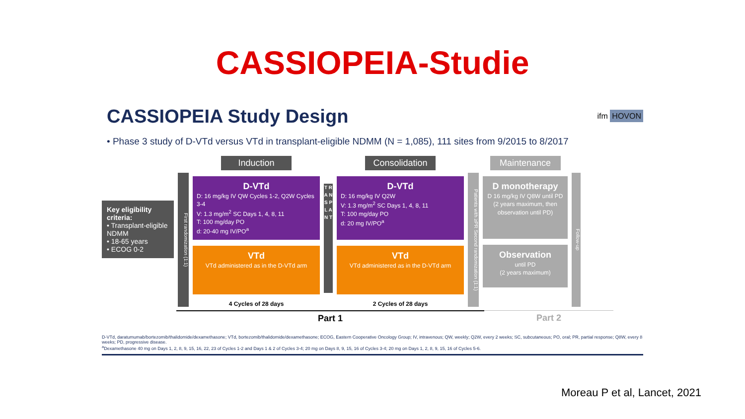CASSIOPEIA-Studie
CASSIOPEIA Study Design
ifm HOVON
• Phase 3 study of D-VTd versus VTd in transplant-eligible NDMM (N = 1,085), 111 sites from 9/2015 to 8/2017
Key eligibility criteria:
• Transplant-eligible NDMM
• 18-65 years
• ECOG 0-2
First randomization (1:1)
Induction
D-VTd
D: 16 mg/kg IV QW Cycles 1-2, Q2W Cycles 3-4
V: 1.3 mg/m<sup>2</sup> SC Days 1, 4, 8, 11
T: 100 mg/day PO
d: 20-40 mg IV/PO<sup>a</sup>
VTd
VTd administered as in the D-VTd arm
4 Cycles of 28 days
T R A N S P L A N T
Consolidation
D-VTd
D: 16 mg/kg IV Q2W
V: 1.3 mg/m<sup>2</sup> SC Days 1, 4, 8, 11
T: 100 mg/day PO
d: 20 mg IV/PO<sup>a</sup>
VTd
VTd administered as in the D-VTd arm
2 Cycles of 28 days
Patients with ≥PR Second randomization (1:1)
Maintenance
D monotherapy
D 16 mg/kg IV Q8W until PD (2 years maximum, then observation until PD)
Observation
until PD
(2 years maximum)
Follow-up
Part 1 Part 2
D-VTd, daratumumab/bortezomib/thalidomide/dexamethasone; VTd, bortezomib/thalidomide/dexamethasone; ECOG, Eastern Cooperative Oncology Group; IV, intravenous; QW, weekly; Q2W, every 2 weeks; SC, subcutaneous; PO, oral; PR, partial response; Q8W, every 8 weeks; PD, progressive disease.
<sup>a</sup> Dexamethasone 40 mg on Days 1, 2, 8, 9, 15, 16, 22, 23 of Cycles 1-2 and Days 1 & 2 of Cycles 3-4; 20 mg on Days 8, 9, 15, 16 of Cycles 3-4; 20 mg on Days 1, 2, 8, 9, 15, 16 of Cycles 5-6.
Moreau P et al, Lancet, 2021